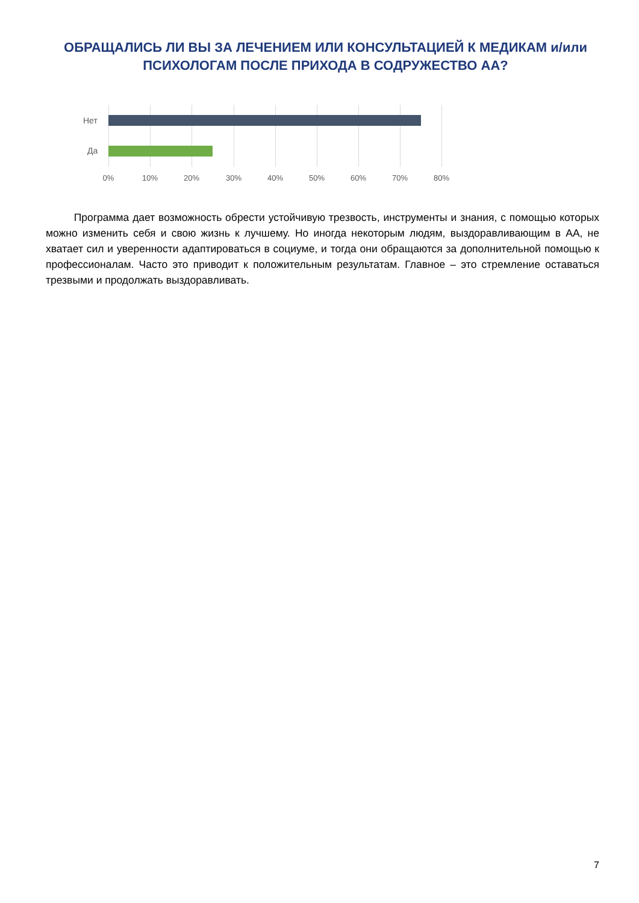ОБРАЩАЛИСЬ ЛИ ВЫ ЗА ЛЕЧЕНИЕМ ИЛИ КОНСУЛЬТАЦИЕЙ К МЕДИКАМ и/или ПСИХОЛОГАМ ПОСЛЕ ПРИХОДА В СОДРУЖЕСТВО АА?
Нет
Да
0% 10% 20% 30% 40% 50% 60% 70% 80%
Программа дает возможность обрести устойчивую трезвость, инструменты и знания, с помощью которых можно изменить себя и свою жизнь к лучшему. Но иногда некоторым людям, выздоравливающим в АА, не хватает сил и уверенности адаптироваться в социуме, и тогда они обращаются за дополнительной помощью к профессионалам. Часто это приводит к положительным результатам. Главное – это стремление оставаться трезвыми и продолжать выздоравливать.
7